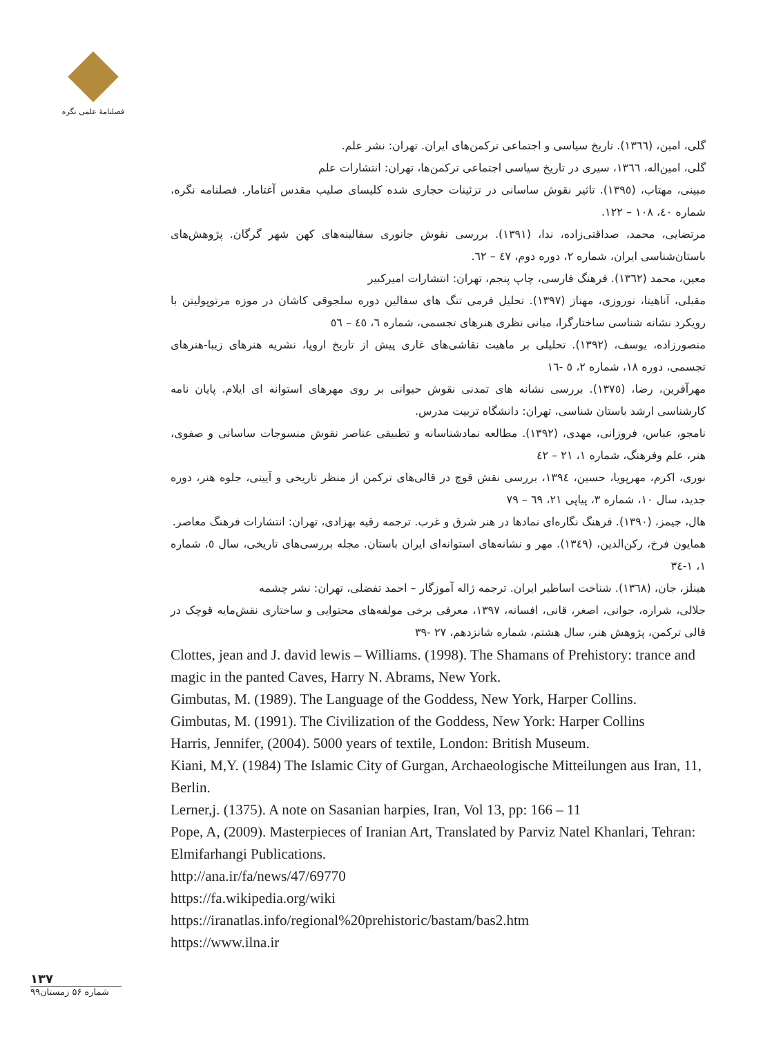فصلنامۀ علمی نگره
گلی، امین، (١٣٦٦). تاریخ سیاسی و اجتماعی ترکمن‌های ایران. تهران: نشر علم.
گلی، امین‌اله، ١٣٦٦، سیری در تاریخ سیاسی اجتماعی ترکمن‌ها، تهران: انتشارات علم
مبینی، مهتاب، (١٣٩٥). تاثیر نقوش ساسانی در تزئینات حجاری شده کلیسای صلیب مقدس آغتامار. فصلنامه نگره، شماره ٤٠، ١٠٨ – ١٢٢.
مرتضایی، محمد، صداقتی‌زاده، ندا، (١٣٩١). بررسی نقوش جانوری سفالینه‌های کهن شهر گرگان. پژوهش‌های باستان‌شناسی ایران، شماره ٢، دوره دوم، ٤٧ – ٦٢.
معین، محمد (١٣٦٢). فرهنگ فارسی، چاپ پنجم، تهران: انتشارات امیرکبیر
مقبلی، آناهیتا، نوروزی، مهناز (١٣٩٧). تحلیل فرمی تنگ های سفالین دوره سلجوقی کاشان در موزه مرتوپولیتن با رویکرد نشانه شناسی ساختارگرا، مبانی نظری هنرهای تجسمی، شماره ٦، ٤٥ – ٥٦
منصورزاده، یوسف، (١٣٩٢). تحلیلی بر ماهیت نقاشی‌های غاری پیش از تاریخ اروپا، نشریه هنرهای زیبا-هنرهای تجسمی، دوره ١٨، شماره ٢، ٥ -١٦
مهرآفرین، رضا، (١٣٧٥). بررسی نشانه های تمدنی نقوش حیوانی بر روی مهرهای استوانه ای ایلام. پایان نامه کارشناسی ارشد باستان شناسی، تهران: دانشگاه تربیت مدرس.
نامجو، عباس، فروزانی، مهدی، (١٣٩٢). مطالعه نمادشناسانه و تطبیقی عناصر نقوش منسوجات ساسانی و صفوی، هنر، علم وفرهنگ، شماره ١، ٢١ – ٤٢
نوری، اکرم، مهرپویا، حسین، ١٣٩٤، بررسی نقش قوچ در قالی‌های ترکمن از منظر تاریخی و آیینی، جلوه هنر، دوره جدید، سال ١٠، شماره ٣، پیاپی ٢١، ٦٩ – ٧٩
هال، جیمز، (١٣٩٠). فرهنگ نگاره‌ای نمادها در هنر شرق و غرب. ترجمه رقیه بهزادی، تهران: انتشارات فرهنگ معاصر.
همایون فرخ، رکن‌الدین، (١٣٤٩). مهر و نشانه‌های استوانه‌ای ایران باستان. مجله بررسی‌های تاریخی، سال ٥، شماره ١، ١-٣٤
هینلز، جان، (١٣٦٨). شناخت اساطیر ایران. ترجمه ژاله آموزگار – احمد تفضلی، تهران: نشر چشمه
جلالی، شراره، جوانی، اصغر، قانی، افسانه، ١٣٩٧، معرفی برخی مولفه‌های محتوایی و ساختاری نقش‌مایه قوچک در قالی ترکمن، پژوهش هنر، سال هشتم، شماره شانزدهم، ٢٧ -٣٩
Clottes, jean and J. david lewis – Williams. (1998). The Shamans of Prehistory: trance and magic in the panted Caves, Harry N. Abrams, New York.
Gimbutas, M. (1989). The Language of the Goddess, New York, Harper Collins.
Gimbutas, M. (1991). The Civilization of the Goddess, New York: Harper Collins
Harris, Jennifer, (2004). 5000 years of textile, London: British Museum.
Kiani, M,Y. (1984) The Islamic City of Gurgan, Archaeologische Mitteilungen aus Iran, 11, Berlin.
Lerner,j. (1375). A note on Sasanian harpies, Iran, Vol 13, pp: 166 – 11
Pope, A, (2009). Masterpieces of Iranian Art, Translated by Parviz Natel Khanlari, Tehran: Elmifarhangi Publications.
http://ana.ir/fa/news/47/69770
https://fa.wikipedia.org/wiki
https://iranatlas.info/regional%20prehistoric/bastam/bas2.htm
https://www.ilna.ir
١٣٧
شماره ۵۶ زمستان۹۹